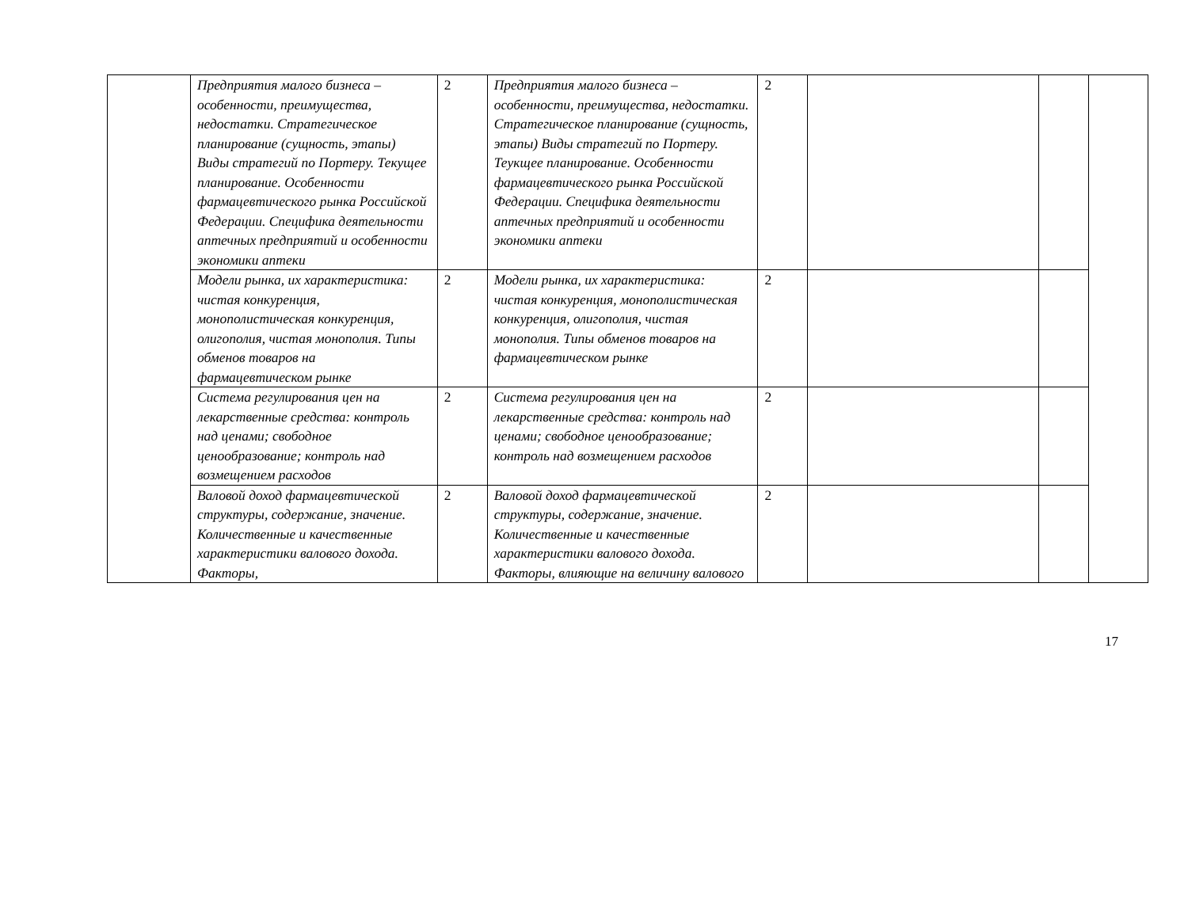| | Предприятия малого бизнеса – особенности, преимущества, недостатки. Стратегическое планирование (сущность, этапы) Виды стратегий по Портеру. Текущее планирование. Особенности фармацевтического рынка Российской Федерации. Специфика деятельности аптечных предприятий и особенности экономики аптеки | 2 | Предприятия малого бизнеса – особенности, преимущества, недостатки. Стратегическое планирование (сущность, этапы) Виды стратегий по Портеру. Теукщее планирование. Особенности фармацевтического рынка Российской Федерации. Специфика деятельности аптечных предприятий и особенности экономики аптеки | 2 | | | |
| | Модели рынка, их характеристика: чистая конкуренция, монополистическая конкуренция, олигополия, чистая монополия. Типы обменов товаров на фармацевтическом рынке | 2 | Модели рынка, их характеристика: чистая конкуренция, монополистическая конкуренция, олигополия, чистая монополия. Типы обменов товаров на фармацевтическом рынке | 2 | | | |
| | Система регулирования цен на лекарственные средства: контроль над ценами; свободное ценообразование; контроль над возмещением расходов | 2 | Система регулирования цен на лекарственные средства: контроль над ценами; свободное ценообразование; контроль над возмещением расходов | 2 | | | |
| | Валовой доход фармацевтической структуры, содержание, значение. Количественные и качественные характеристики валового дохода. Факторы, | 2 | Валовой доход фармацевтической структуры, содержание, значение. Количественные и качественные характеристики валового дохода. Факторы, влияющие на величину валового | 2 | | | |
17